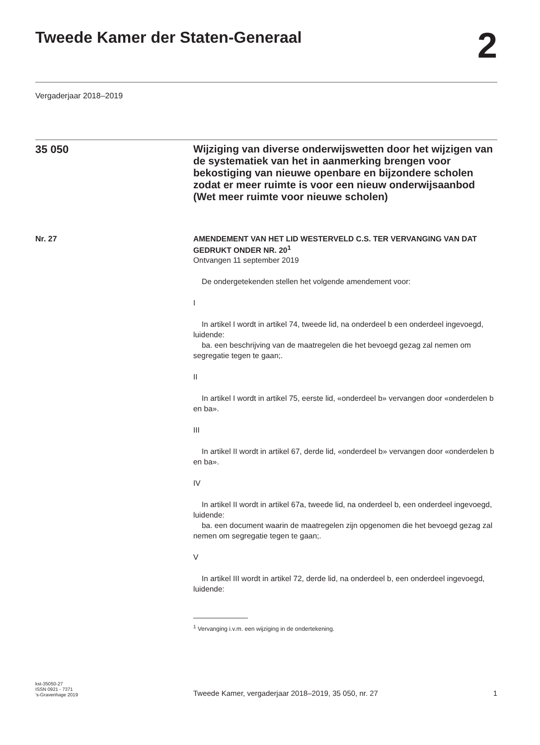Tweede Kamer der Staten-Generaal 2
Vergaderjaar 2018–2019
35 050
Wijziging van diverse onderwijswetten door het wijzigen van de systematiek van het in aanmerking brengen voor bekostiging van nieuwe openbare en bijzondere scholen zodat er meer ruimte is voor een nieuw onderwijsaanbod (Wet meer ruimte voor nieuwe scholen)
Nr. 27
AMENDEMENT VAN HET LID WESTERVELD C.S. TER VERVANGING VAN DAT GEDRUKT ONDER NR. 20<sup>1</sup>
Ontvangen 11 september 2019
De ondergetekenden stellen het volgende amendement voor:
I
In artikel I wordt in artikel 74, tweede lid, na onderdeel b een onderdeel ingevoegd, luidende:
ba. een beschrijving van de maatregelen die het bevoegd gezag zal nemen om segregatie tegen te gaan;.
II
In artikel I wordt in artikel 75, eerste lid, «onderdeel b» vervangen door «onderdelen b en ba».
III
In artikel II wordt in artikel 67, derde lid, «onderdeel b» vervangen door «onderdelen b en ba».
IV
In artikel II wordt in artikel 67a, tweede lid, na onderdeel b, een onderdeel ingevoegd, luidende:
ba. een document waarin de maatregelen zijn opgenomen die het bevoegd gezag zal nemen om segregatie tegen te gaan;.
V
In artikel III wordt in artikel 72, derde lid, na onderdeel b, een onderdeel ingevoegd, luidende:
<sup>1</sup> Vervanging i.v.m. een wijziging in de ondertekening.
kst-35050-27
ISSN 0921 - 7371
’s-Gravenhage 2019
Tweede Kamer, vergaderjaar 2018–2019, 35 050, nr. 27
1